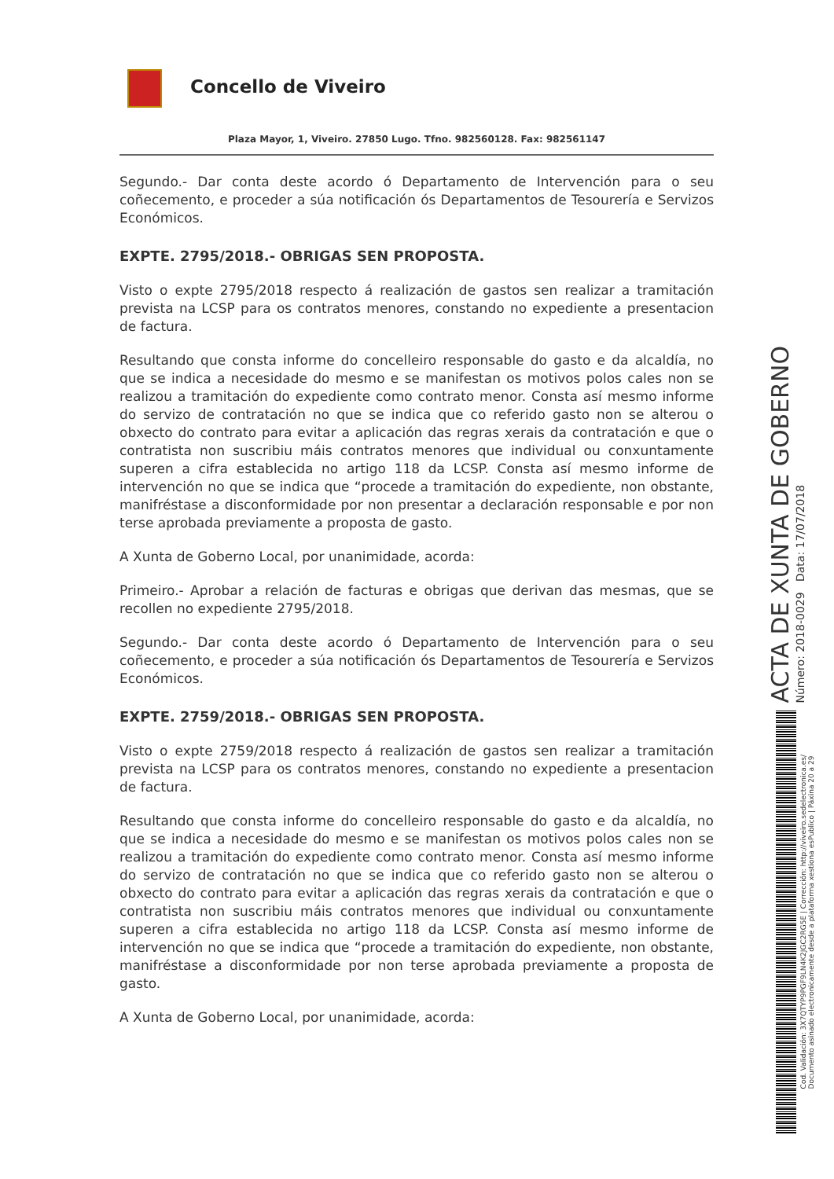Concello de Viveiro
Plaza Mayor, 1, Viveiro. 27850 Lugo. Tfno. 982560128. Fax: 982561147
Segundo.- Dar conta deste acordo ó Departamento de Intervención para o seu coñecemento, e proceder a súa notificación ós Departamentos de Tesourería e Servizos Económicos.
EXPTE. 2795/2018.- OBRIGAS SEN PROPOSTA.
Visto o expte 2795/2018 respecto á realización de gastos sen realizar a tramitación prevista na LCSP para os contratos menores, constando no expediente a presentacion de factura.
Resultando que consta informe do concelleiro responsable do gasto e da alcaldía, no que se indica a necesidade do mesmo e se manifestan os motivos polos cales non se realizou a tramitación do expediente como contrato menor. Consta así mesmo informe do servizo de contratación no que se indica que co referido gasto non se alterou o obxecto do contrato para evitar a aplicación das regras xerais da contratación e que o contratista non suscribiu máis contratos menores que individual ou conxuntamente superen a cifra establecida no artigo 118 da LCSP. Consta así mesmo informe de intervención no que se indica que “procede a tramitación do expediente, non obstante, manifréstase a disconformidade por non presentar a declaración responsable e por non terse aprobada previamente a proposta de gasto.
A Xunta de Goberno Local, por unanimidade, acorda:
Primeiro.- Aprobar a relación de facturas e obrigas que derivan das mesmas, que se recollen no expediente 2795/2018.
Segundo.- Dar conta deste acordo ó Departamento de Intervención para o seu coñecemento, e proceder a súa notificación ós Departamentos de Tesourería e Servizos Económicos.
EXPTE. 2759/2018.- OBRIGAS SEN PROPOSTA.
Visto o expte 2759/2018 respecto á realización de gastos sen realizar a tramitación prevista na LCSP para os contratos menores, constando no expediente a presentacion de factura.
Resultando que consta informe do concelleiro responsable do gasto e da alcaldía, no que se indica a necesidade do mesmo e se manifestan os motivos polos cales non se realizou a tramitación do expediente como contrato menor. Consta así mesmo informe do servizo de contratación no que se indica que co referido gasto non se alterou o obxecto do contrato para evitar a aplicación das regras xerais da contratación e que o contratista non suscribiu máis contratos menores que individual ou conxuntamente superen a cifra establecida no artigo 118 da LCSP. Consta así mesmo informe de intervención no que se indica que “procede a tramitación do expediente, non obstante, manifréstase a disconformidade por non terse aprobada previamente a proposta de gasto.
A Xunta de Goberno Local, por unanimidade, acorda:
ACTA DE XUNTA DE GOBERNO
Número: 2018-0029 Data: 17/07/2018
Cod. Validación: 3X7QTYP9PGF9LN4K2JGC2RG5E | Corrección: http://viveiro.sedelectronica.es/
Documento asinado electronicamente desde a plataforma xestiona esPublico | Páxina 20 a 29